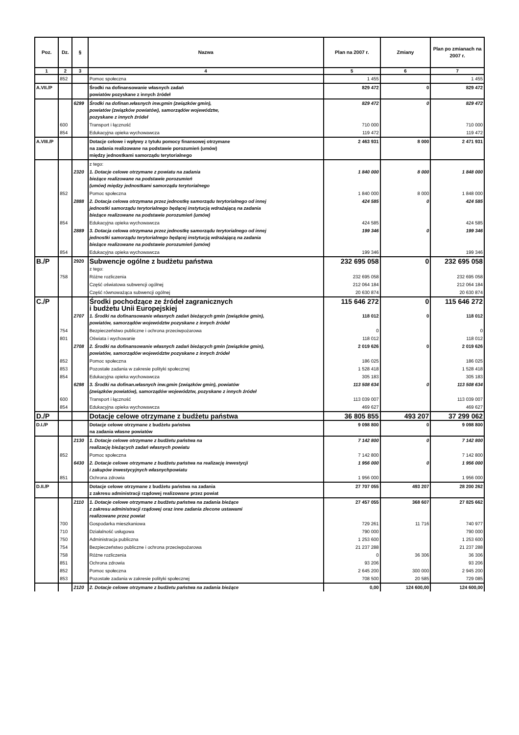| Poz. | Dz. | § | Nazwa | Plan na 2007 r. | Zmiany | Plan po zmianach na 2007 r. |
| --- | --- | --- | --- | --- | --- | --- |
| 1 | 2 | 3 | 4 | 5 | 6 | 7 |
| | 852 | | Pomoc społeczna | 1 455 | | 1 455 |
| A.VII./P | | | Środki na dofinansowanie własnych zadań powiatów pozyskane z innych źródeł | 829 472 | 0 | 829 472 |
| | | 6299 | Środki na dofinan.własnych inw.gmin (związków gmin), powiatów (związków powiatów), samorządów województw, pozyskane z innych źródeł | 829 472 | 0 | 829 472 |
| | 600 | | Transport i łączność | 710 000 | | 710 000 |
| | 854 | | Edukacyjna opieka wychowawcza | 119 472 | | 119 472 |
| A.VIII./P | | | Dotacje celowe i wpływy z tytułu pomocy finansowej otrzymane na zadania realizowane na podstawie porozumień (umów) między jednostkami samorządu terytorialnego | 2 463 931 | 8 000 | 2 471 931 |
| | | | z tego: | | | |
| | | 2320 | 1. Dotacje celowe otrzymane z powiatu na zadania bieżące realizowane na podstawie porozumień (umów) między jednostkami samorządu terytorialnego | 1 840 000 | 8 000 | 1 848 000 |
| | 852 | | Pomoc społeczna | 1 840 000 | 8 000 | 1 848 000 |
| | | 2888 | 2. Dotacja celowa otrzymana przez jednostkę samorządu terytorialnego od innej jednostki samorządu terytorialnego będącej instytucją wdrażającą na zadania bieżące realizowane na podstawie porozumień (umów) | 424 585 | 0 | 424 585 |
| | 854 | | Edukacyjna opieka wychowawcza | 424 585 | | 424 585 |
| | | 2889 | 3. Dotacja celowa otrzymana przez jednostkę samorządu terytorialnego od innej jednostki samorządu terytorialnego będącej instytucją wdrażającą na zadania bieżące realizowane na podstawie porozumień (umów) | 199 346 | 0 | 199 346 |
| | 854 | | Edukacyjna opieka wychowawcza | 199 346 | | 199 346 |
| B./P | | 2920 | Subwencje ogólne z budżetu państwa | 232 695 058 | 0 | 232 695 058 |
| | | | z tego: | | | |
| | 758 | | Różne rozliczenia | 232 695 058 | | 232 695 058 |
| | | | Część oświatowa subwencji ogólnej | 212 064 184 | | 212 064 184 |
| | | | Część równoważąca subwencji ogólnej | 20 630 874 | | 20 630 874 |
| C./P | | | Środki pochodzące ze źródeł zagranicznych i budżetu Unii Europejskiej | 115 646 272 | 0 | 115 646 272 |
| | | 2707 | 1. Środki na dofinansowanie własnych zadań bieżących gmin (związków gmin), powiatów, samorządów województw pozyskane z innych źródeł | 118 012 | 0 | 118 012 |
| | 754 | | Bezpieczeństwo publiczne i ochrona przeciwpożarowa | 0 | | 0 |
| | 801 | | Oświata i wychowanie | 118 012 | | 118 012 |
| | | 2708 | 2. Środki na dofinansowanie własnych zadań bieżących gmin (związków gmin), powiatów, samorządów województw pozyskane z innych źródeł | 2 019 626 | 0 | 2 019 626 |
| | 852 | | Pomoc społeczna | 186 025 | | 186 025 |
| | 853 | | Pozostałe zadania w zakresie polityki społecznej | 1 528 418 | | 1 528 418 |
| | 854 | | Edukacyjna opieka wychowawcza | 305 183 | | 305 183 |
| | | 6298 | 3. Środki na dofinan.własnych inw.gmin (związków gmin), powiatów (związków powiatów), samorządów województw, pozyskane z innych źródeł | 113 508 634 | 0 | 113 508 634 |
| | 600 | | Transport i łączność | 113 039 007 | | 113 039 007 |
| | 854 | | Edukacyjna opieka wychowawcza | 469 627 | | 469 627 |
| D./P | | | Dotacje celowe otrzymane z budżetu państwa | 36 805 855 | 493 207 | 37 299 062 |
| D.I./P | | | Dotacje celowe otrzymane z budżetu państwa na zadania własne powiatów | 9 098 800 | 0 | 9 098 800 |
| | | 2130 | 1. Dotacje celowe otrzymane z budżetu państwa na realizację bieżących zadań własnych powiatu | 7 142 800 | 0 | 7 142 800 |
| | 852 | | Pomoc społeczna | 7 142 800 | | 7 142 800 |
| | | 6430 | 2. Dotacje celowe otrzymane z budżetu państwa na realizację inwestycji i zakupów inwestycyjnych własnychpowiatu | 1 956 000 | 0 | 1 956 000 |
| | 851 | | Ochrona zdrowia | 1 956 000 | | 1 956 000 |
| D.II./P | | | Dotacje celowe otrzymane z budżetu państwa na zadania z zakresu administracji rządowej realizowane przez powiat | 27 707 055 | 493 207 | 28 200 262 |
| | | 2110 | 1. Dotacje celowe otrzymane z budżetu państwa na zadania bieżące z zakresu administracji rządowej oraz inne zadania zlecone ustawami realizowane przez powiat | 27 457 055 | 368 607 | 27 825 662 |
| | 700 | | Gospodarka mieszkaniowa | 729 261 | 11 716 | 740 977 |
| | 710 | | Działalność usługowa | 790 000 | | 790 000 |
| | 750 | | Administracja publiczna | 1 253 600 | | 1 253 600 |
| | 754 | | Bezpieczeństwo publiczne i ochrona przeciwpożarowa | 21 237 288 | | 21 237 288 |
| | 758 | | Różne rozliczenia | 0 | 36 306 | 36 306 |
| | 851 | | Ochrona zdrowia | 93 206 | | 93 206 |
| | 852 | | Pomoc społeczna | 2 645 200 | 300 000 | 2 945 200 |
| | 853 | | Pozostałe zadania w zakresie polityki społecznej | 708 500 | 20 585 | 729 085 |
| | | 2120 | 2. Dotacje celowe otrzymane z budżetu państwa na zadania bieżące | 0,00 | 124 600,00 | 124 600,00 |